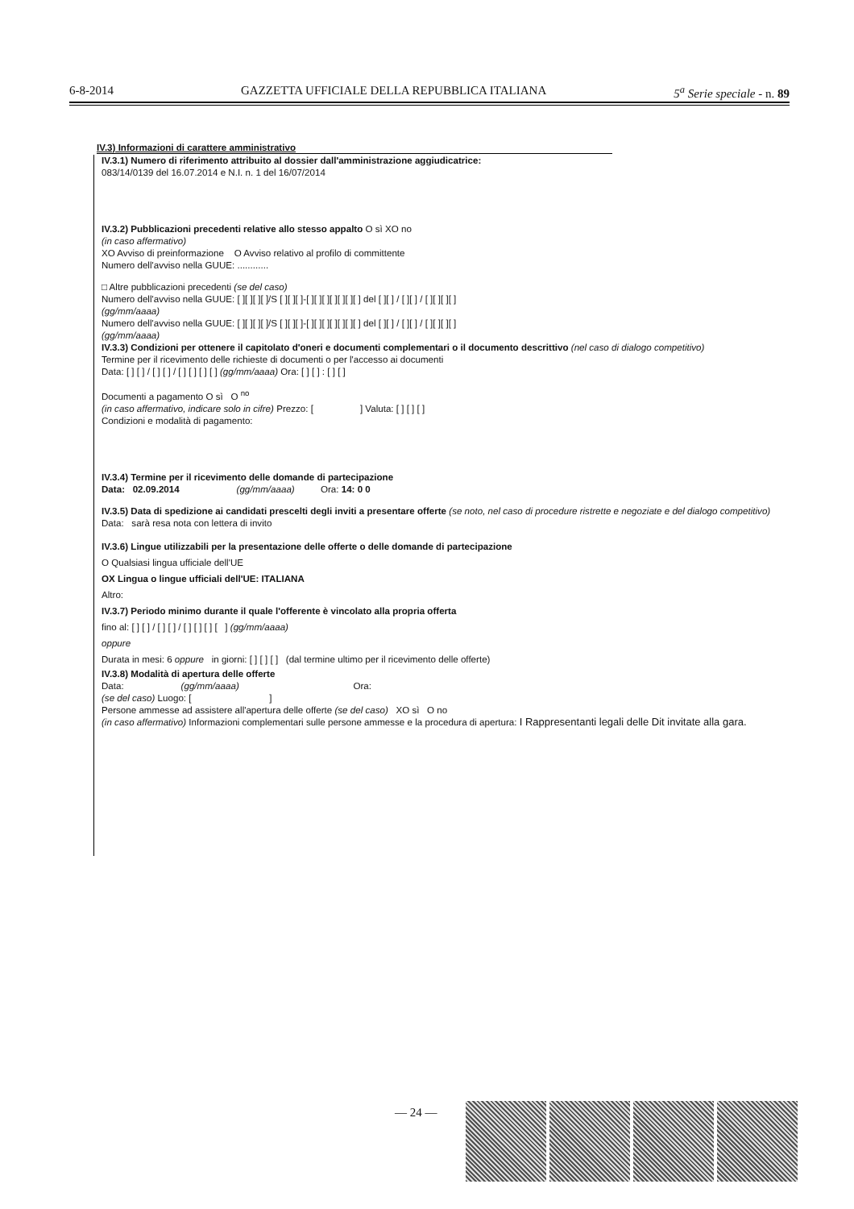6-8-2014 GAZZETTA UFFICIALE DELLA REPUBBLICA ITALIANA 5<sup>a</sup> Serie speciale - n. 89
IV.3) Informazioni di carattere amministrativo
IV.3.1) Numero di riferimento attribuito al dossier dall'amministrazione aggiudicatrice:
083/14/0139 del 16.07.2014 e N.I. n. 1 del 16/07/2014
IV.3.2) Pubblicazioni precedenti relative allo stesso appalto O sì XO no
(in caso affermativo)
XO Avviso di preinformazione O Avviso relativo al profilo di committente
Numero dell'avviso nella GUUE: ............
□ Altre pubblicazioni precedenti (se del caso)
Numero dell'avviso nella GUUE: [ ][ ][ ][ ]/S [ ][ ][ ]-[ ][ ][ ][ ][ ][ ][ ] del [ ][ ] / [ ][ ] / [ ][ ][ ][ ]
(gg/mm/aaaa)
Numero dell'avviso nella GUUE: [ ][ ][ ][ ]/S [ ][ ][ ]-[ ][ ][ ][ ][ ][ ][ ] del [ ][ ] / [ ][ ] / [ ][ ][ ][ ]
(gg/mm/aaaa)
IV.3.3) Condizioni per ottenere il capitolato d'oneri e documenti complementari o il documento descrittivo (nel caso di dialogo competitivo)
Termine per il ricevimento delle richieste di documenti o per l'accesso ai documenti
Data: [ ] [ ] / [ ] [ ] / [ ] [ ] [ ] [ ] (gg/mm/aaaa) Ora: [ ] [ ] : [ ] [ ]
Documenti a pagamento O sì O <sup>no</sup>
(in caso affermativo, indicare solo in cifre) Prezzo: [ ] Valuta: [ ] [ ] [ ]
Condizioni e modalità di pagamento:
IV.3.4) Termine per il ricevimento delle domande di partecipazione
Data: 02.09.2014 (gg/mm/aaaa) Ora: 14: 0 0
IV.3.5) Data di spedizione ai candidati prescelti degli inviti a presentare offerte (se noto, nel caso di procedure ristrette e negoziate e del dialogo competitivo)
Data: sarà resa nota con lettera di invito
IV.3.6) Lingue utilizzabili per la presentazione delle offerte o delle domande di partecipazione
O Qualsiasi lingua ufficiale dell'UE
OX Lingua o lingue ufficiali dell'UE: ITALIANA
Altro:
IV.3.7) Periodo minimo durante il quale l'offerente è vincolato alla propria offerta
fino al: [ ] [ ] / [ ] [ ] / [ ] [ ] [ ] [ ] (gg/mm/aaaa)
oppure
Durata in mesi: 6 oppure in giorni: [ ] [ ] [ ] (dal termine ultimo per il ricevimento delle offerte)
IV.3.8) Modalità di apertura delle offerte
Data: (gg/mm/aaaa) Ora:
(se del caso) Luogo: [ ]
Persone ammesse ad assistere all'apertura delle offerte (se del caso) XO sì O no
(in caso affermativo) Informazioni complementari sulle persone ammesse e la procedura di apertura: I Rappresentanti legali delle Dit invitate alla gara.
— 24 —